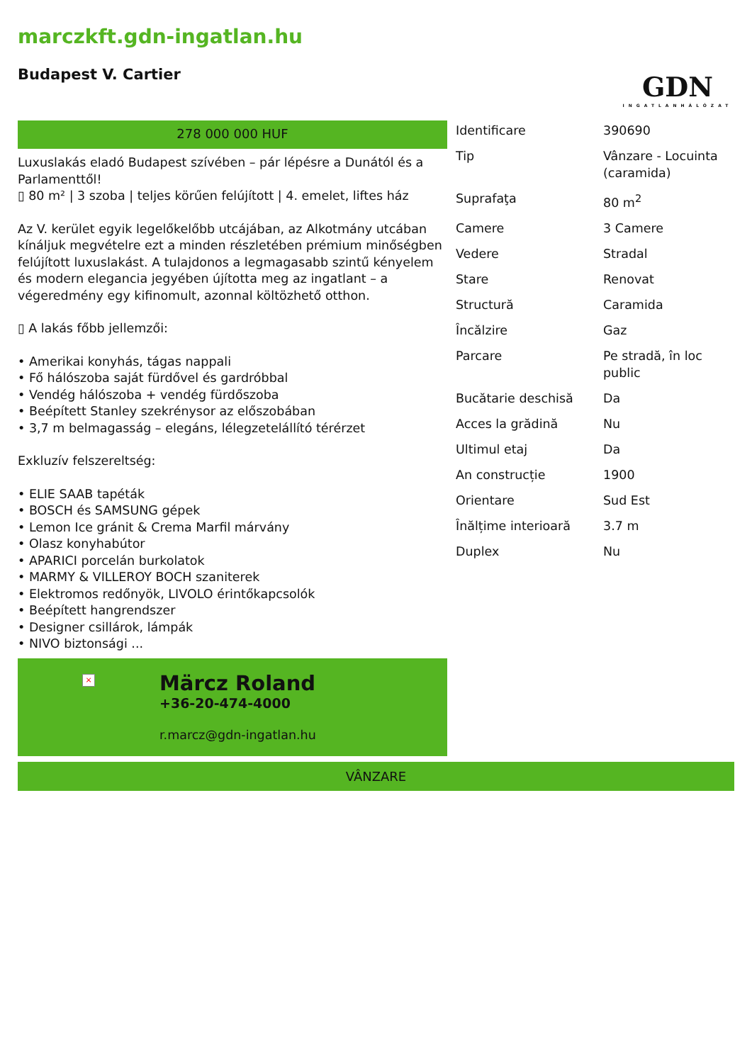marczkft.gdn-ingatlan.hu
Budapest V. Cartier
GDN
INGATLANHÁLÓZAT
278 000 000 HUF
Luxuslakás eladó Budapest szívében – pár lépésre a Dunától és a Parlamenttől!
▯ 80 m² | 3 szoba | teljes körűen felújított | 4. emelet, liftes ház
Az V. kerület egyik legelőkelőbb utcájában, az Alkotmány utcában kínáljuk megvételre ezt a minden részletében prémium minőségben felújított luxuslakást. A tulajdonos a legmagasabb szintű kényelem és modern elegancia jegyében újította meg az ingatlant – a végeredmény egy kifinomult, azonnal költözhető otthon.
▯ A lakás főbb jellemzői:
• Amerikai konyhás, tágas nappali
• Fő hálószoba saját fürdővel és gardróbbal
• Vendég hálószoba + vendég fürdőszoba
• Beépített Stanley szekrénysor az előszobában
• 3,7 m belmagasság – elegáns, lélegzetelállító térérzet
Exkluzív felszereltség:
• ELIE SAAB tapéták
• BOSCH és SAMSUNG gépek
• Lemon Ice gránit & Crema Marfil márvány
• Olasz konyhabútor
• APARICI porcelán burkolatok
• MARMY & VILLEROY BOCH szaniterek
• Elektromos redőnyök, LIVOLO érintőkapcsolók
• Beépített hangrendszer
• Designer csillárok, lámpák
• NIVO biztonsági ...
×
Märcz Roland
+36-20-474-4000
r.marcz@gdn-ingatlan.hu
| Identificare | 390690 |
| Tip | Vânzare - Locuinta (caramida) |
| Suprafaţa | 80 m<sup>2</sup> |
| Camere | 3 Camere |
| Vedere | Stradal |
| Stare | Renovat |
| Structură | Caramida |
| Încălzire | Gaz |
| Parcare | Pe stradă, în loc public |
| Bucătarie deschisă | Da |
| Acces la grădină | Nu |
| Ultimul etaj | Da |
| An construcție | 1900 |
| Orientare | Sud Est |
| Înălțime interioară | 3.7 m |
| Duplex | Nu |
VÂNZARE